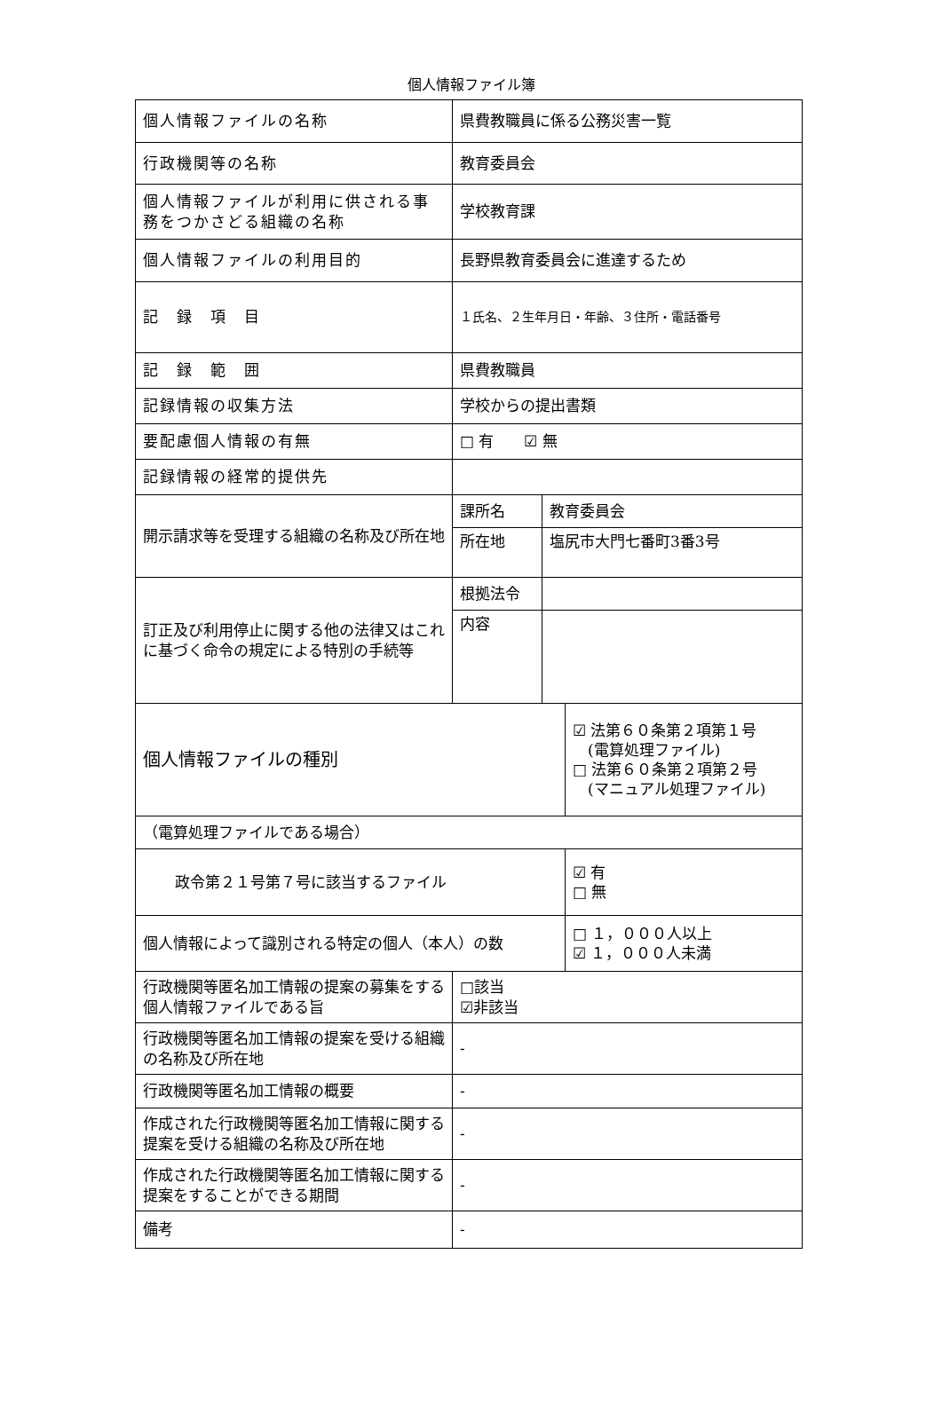個人情報ファイル簿
| 個人情報ファイルの名称 | 県費教職員に係る公務災害一覧 | | |
| 行政機関等の名称 | 教育委員会 | | |
| 個人情報ファイルが利用に供される事務をつかさどる組織の名称 | 学校教育課 | | |
| 個人情報ファイルの利用目的 | 長野県教育委員会に進達するため | | |
| 記 録 項 目 | １氏名、２生年月日・年齢、３住所・電話番号 | | |
| 記 録 範 囲 | 県費教職員 | | |
| 記録情報の収集方法 | 学校からの提出書類 | | |
| 要配慮個人情報の有無 | □ 有 ☑ 無 | | |
| 記録情報の経常的提供先 | | | |
| 開示請求等を受理する組織の名称及び所在地 | 課所名 | 教育委員会 | |
| | 所在地 | 塩尻市大門七番町3番3号 | |
| 訂正及び利用停止に関する他の法律又はこれに基づく命令の規定による特別の手続等 | 根拠法令 | | |
| | 内容 | | |
| 個人情報ファイルの種別 | | | ☑ 法第６０条第２項第１号 (電算処理ファイル) □ 法第６０条第２項第２号 (マニュアル処理ファイル) |
| （電算処理ファイルである場合） | | | |
| 政令第２１号第７号に該当するファイル | | | ☑ 有 □ 無 |
| 個人情報によって識別される特定の個人（本人）の数 | | | □ １，０００人以上 ☑ １，０００人未満 |
| 行政機関等匿名加工情報の提案の募集をする個人情報ファイルである旨 | □該当 ☑非該当 | | |
| 行政機関等匿名加工情報の提案を受ける組織の名称及び所在地 | - | | |
| 行政機関等匿名加工情報の概要 | - | | |
| 作成された行政機関等匿名加工情報に関する提案を受ける組織の名称及び所在地 | - | | |
| 作成された行政機関等匿名加工情報に関する提案をすることができる期間 | - | | |
| 備考 | - | | |